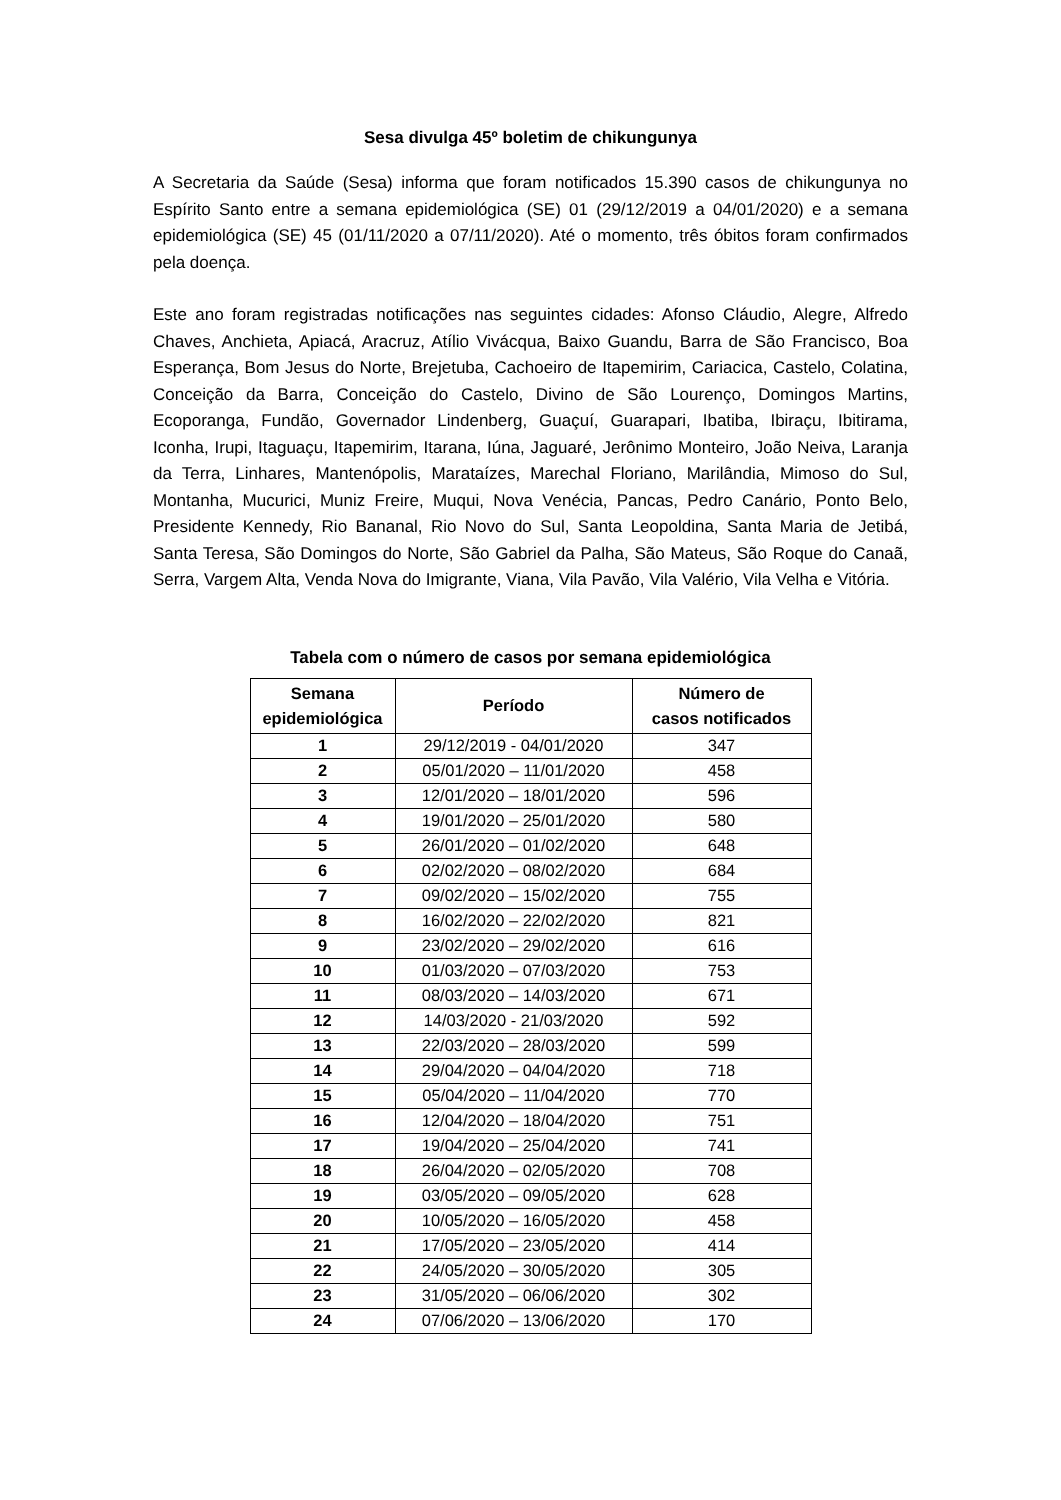Sesa divulga 45º boletim de chikungunya
A Secretaria da Saúde (Sesa) informa que foram notificados 15.390 casos de chikungunya no Espírito Santo entre a semana epidemiológica (SE) 01 (29/12/2019 a 04/01/2020) e a semana epidemiológica (SE) 45 (01/11/2020 a 07/11/2020). Até o momento, três óbitos foram confirmados pela doença.
Este ano foram registradas notificações nas seguintes cidades: Afonso Cláudio, Alegre, Alfredo Chaves, Anchieta, Apiacá, Aracruz, Atílio Vivácqua, Baixo Guandu, Barra de São Francisco, Boa Esperança, Bom Jesus do Norte, Brejetuba, Cachoeiro de Itapemirim, Cariacica, Castelo, Colatina, Conceição da Barra, Conceição do Castelo, Divino de São Lourenço, Domingos Martins, Ecoporanga, Fundão, Governador Lindenberg, Guaçuí, Guarapari, Ibatiba, Ibiraçu, Ibitirama, Iconha, Irupi, Itaguaçu, Itapemirim, Itarana, Iúna, Jaguaré, Jerônimo Monteiro, João Neiva, Laranja da Terra, Linhares, Mantenópolis, Marataízes, Marechal Floriano, Marilândia, Mimoso do Sul, Montanha, Mucurici, Muniz Freire, Muqui, Nova Venécia, Pancas, Pedro Canário, Ponto Belo, Presidente Kennedy, Rio Bananal, Rio Novo do Sul, Santa Leopoldina, Santa Maria de Jetibá, Santa Teresa, São Domingos do Norte, São Gabriel da Palha, São Mateus, São Roque do Canaã, Serra, Vargem Alta, Venda Nova do Imigrante, Viana, Vila Pavão, Vila Valério, Vila Velha e Vitória.
Tabela com o número de casos por semana epidemiológica
| Semana epidemiológica | Período | Número de casos notificados |
| --- | --- | --- |
| 1 | 29/12/2019 - 04/01/2020 | 347 |
| 2 | 05/01/2020 – 11/01/2020 | 458 |
| 3 | 12/01/2020 – 18/01/2020 | 596 |
| 4 | 19/01/2020 – 25/01/2020 | 580 |
| 5 | 26/01/2020 – 01/02/2020 | 648 |
| 6 | 02/02/2020 – 08/02/2020 | 684 |
| 7 | 09/02/2020 – 15/02/2020 | 755 |
| 8 | 16/02/2020 – 22/02/2020 | 821 |
| 9 | 23/02/2020 – 29/02/2020 | 616 |
| 10 | 01/03/2020 – 07/03/2020 | 753 |
| 11 | 08/03/2020 – 14/03/2020 | 671 |
| 12 | 14/03/2020 - 21/03/2020 | 592 |
| 13 | 22/03/2020 – 28/03/2020 | 599 |
| 14 | 29/04/2020 – 04/04/2020 | 718 |
| 15 | 05/04/2020 – 11/04/2020 | 770 |
| 16 | 12/04/2020 – 18/04/2020 | 751 |
| 17 | 19/04/2020 – 25/04/2020 | 741 |
| 18 | 26/04/2020 – 02/05/2020 | 708 |
| 19 | 03/05/2020 – 09/05/2020 | 628 |
| 20 | 10/05/2020 – 16/05/2020 | 458 |
| 21 | 17/05/2020 – 23/05/2020 | 414 |
| 22 | 24/05/2020 – 30/05/2020 | 305 |
| 23 | 31/05/2020 – 06/06/2020 | 302 |
| 24 | 07/06/2020 – 13/06/2020 | 170 |